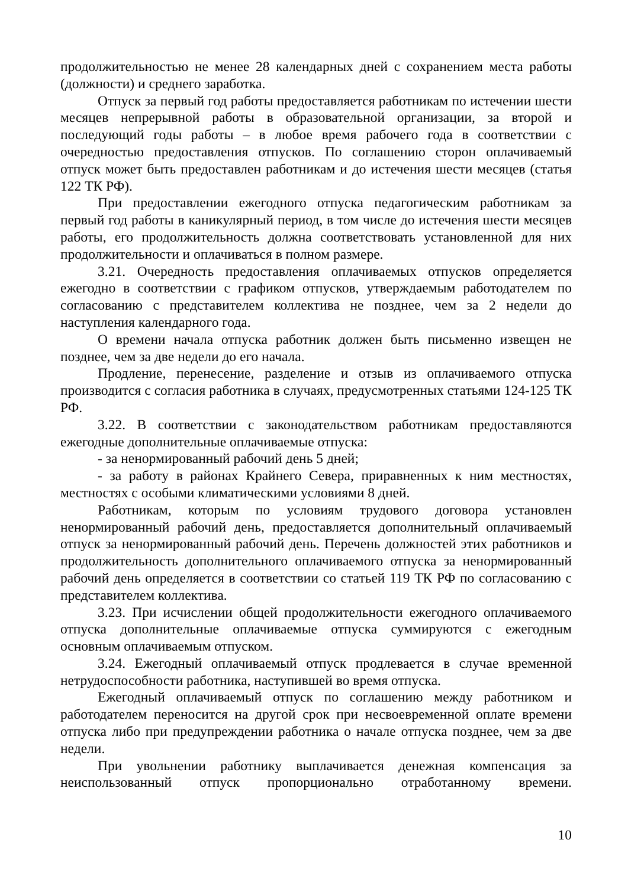продолжительностью не менее 28 календарных дней с сохранением места работы (должности) и среднего заработка.
Отпуск за первый год работы предоставляется работникам по истечении шести месяцев непрерывной работы в образовательной организации, за второй и последующий годы работы – в любое время рабочего года в соответствии с очередностью предоставления отпусков. По соглашению сторон оплачиваемый отпуск может быть предоставлен работникам и до истечения шести месяцев (статья 122 ТК РФ).
При предоставлении ежегодного отпуска педагогическим работникам за первый год работы в каникулярный период, в том числе до истечения шести месяцев работы, его продолжительность должна соответствовать установленной для них продолжительности и оплачиваться в полном размере.
3.21. Очередность предоставления оплачиваемых отпусков определяется ежегодно в соответствии с графиком отпусков, утверждаемым работодателем по согласованию с представителем коллектива не позднее, чем за 2 недели до наступления календарного года.
О времени начала отпуска работник должен быть письменно извещен не позднее, чем за две недели до его начала.
Продление, перенесение, разделение и отзыв из оплачиваемого отпуска производится с согласия работника в случаях, предусмотренных статьями 124-125 ТК РФ.
3.22. В соответствии с законодательством работникам предоставляются ежегодные дополнительные оплачиваемые отпуска:
- за ненормированный рабочий день 5 дней;
- за работу в районах Крайнего Севера, приравненных к ним местностях, местностях с особыми климатическими условиями 8 дней.
Работникам, которым по условиям трудового договора установлен ненормированный рабочий день, предоставляется дополнительный оплачиваемый отпуск за ненормированный рабочий день. Перечень должностей этих работников и продолжительность дополнительного оплачиваемого отпуска за ненормированный рабочий день определяется в соответствии со статьей 119 ТК РФ по согласованию с представителем коллектива.
3.23. При исчислении общей продолжительности ежегодного оплачиваемого отпуска дополнительные оплачиваемые отпуска суммируются с ежегодным основным оплачиваемым отпуском.
3.24. Ежегодный оплачиваемый отпуск продлевается в случае временной нетрудоспособности работника, наступившей во время отпуска.
Ежегодный оплачиваемый отпуск по соглашению между работником и работодателем переносится на другой срок при несвоевременной оплате времени отпуска либо при предупреждении работника о начале отпуска позднее, чем за две недели.
При увольнении работнику выплачивается денежная компенсация за неиспользованный отпуск пропорционально отработанному времени.
10